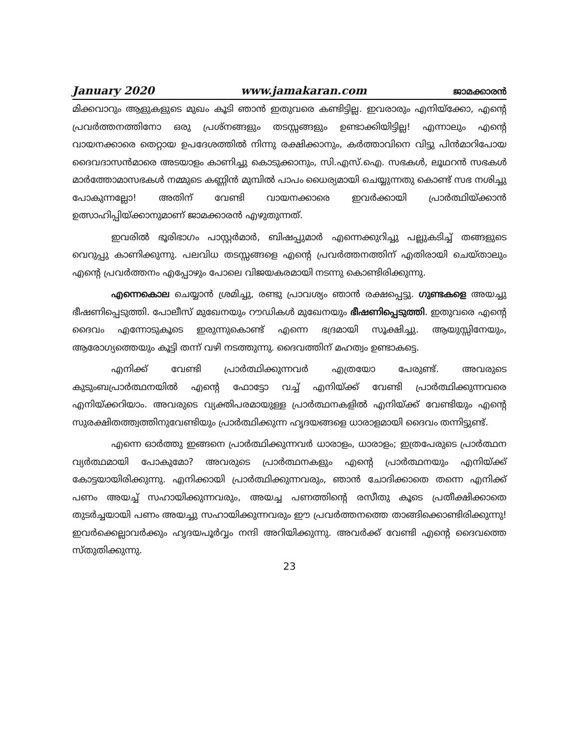January 2020 www.jamakaran.com ജാമക്കാരൻ
മിക്കവാറും ആളുകളുടെ മുഖം കൂടി ഞാൻ ഇതുവരെ കണ്ടിട്ടില്ല. ഇവരാരും എനിയ്ക്കോ, എന്റെ പ്രവർത്തനത്തിനോ ഒരു പ്രശ്നങ്ങളും തടസ്സങ്ങളും ഉണ്ടാക്കിയിട്ടില്ല! എന്നാലും എന്റെ വായനക്കാരെ തെറ്റായ ഉപദേശത്തിൽ നിന്നു രക്ഷിക്കാനും, കർത്താവിനെ വിട്ടു പിൻമാറിപോയ ദൈവദാസൻമാരെ അടയാളം കാണിച്ചു കൊടുക്കാനും, സി.എസ്.ഐ. സഭകൾ, ലൂഥറൻ സഭകൾ മാർത്തോമാസഭകൾ നമ്മുടെ കണ്ണിൻ മുമ്പിൽ പാപം ധൈര്യമായി ചെയ്യുന്നതു കൊണ്ട് സഭ നശിച്ചു പോകുന്നല്ലോ! അതിന് വേണ്ടി വായനക്കാരെ ഇവർക്കായി പ്രാർത്ഥിയ്ക്കാൻ ഉത്സാഹിപ്പിയ്ക്കാനുമാണ് ജാമക്കാരൻ എഴുതുന്നത്.
ഇവരിൽ ഭൂരിഭാഗം പാസ്റ്റർമാർ, ബിഷപ്പുമാർ എന്നെക്കുറിച്ചു പല്ലുകടിച്ച് തങ്ങളുടെ വെറുപ്പു കാണിക്കുന്നു. പലവിധ തടസ്സങ്ങളെ എന്റെ പ്രവർത്തനത്തിന് എതിരായി ചെയ്താലും എന്റെ പ്രവർത്തനം എപ്പോഴും പോലെ വിജയകരമായി നടന്നു കൊണ്ടിരിക്കുന്നു.
എന്നെകൊല ചെയ്യാൻ ശ്രമിച്ചു, രണ്ടു പ്രാവശ്യം ഞാൻ രക്ഷപ്പെട്ടു. ഗുണ്ടകളെ അയച്ചു ഭീഷണിപ്പെടുത്തി. പോലീസ് മുഖേനയും റൗഡികൾ മുഖേനയും ഭീഷണിപ്പെടുത്തി. ഇതുവരെ എന്റെ ദൈവം എന്നോടുകൂടെ ഇരുന്നുകൊണ്ട് എന്നെ ഭദ്രമായി സൂക്ഷിച്ചു. ആയുസ്സിനേയും, ആരോഗ്യത്തെയും കൂട്ടി തന്ന് വഴി നടത്തുന്നു. ദൈവത്തിന് മഹത്വം ഉണ്ടാകട്ടെ.
എനിക്ക് വേണ്ടി പ്രാർത്ഥിക്കുന്നവർ എത്രയോ പേരുണ്ട്. അവരുടെ കുടുംബപ്രാർത്ഥനയിൽ എന്റെ ഫോട്ടോ വച്ച് എനിയ്ക്ക് വേണ്ടി പ്രാർത്ഥിക്കുന്നവരെ എനിയ്ക്കറിയാം. അവരുടെ വ്യക്തിപരമായുള്ള പ്രാർത്ഥനകളിൽ എനിയ്ക്ക് വേണ്ടിയും എന്റെ സുരക്ഷിതത്ത്വത്തിനുവേണ്ടിയും പ്രാർത്ഥിക്കുന്ന ഹൃദയങ്ങളെ ധാരാളമായി ദൈവം തന്നിട്ടുണ്ട്.
എന്നെ ഓർത്തു ഇങ്ങനെ പ്രാർത്ഥിക്കുന്നവർ ധാരാളം, ധാരാളം; ഇത്രപേരുടെ പ്രാർത്ഥന വ്യർത്ഥമായി പോകുമോ? അവരുടെ പ്രാർത്ഥനകളും എന്റെ പ്രാർത്ഥനയും എനിയ്ക്ക് കോട്ടയായിരിക്കുന്നു. എനിക്കായി പ്രാർത്ഥിക്കുന്നവരും, ഞാൻ ചോദിക്കാതെ തന്നെ എനിക്ക് പണം അയച്ച് സഹായിക്കുന്നവരും, അയച്ച പണത്തിന്റെ രസീതു കൂടെ പ്രതീക്ഷിക്കാതെ തുടർച്ചയായി പണം അയച്ചു സഹായിക്കുന്നവരും ഈ പ്രവർത്തനത്തെ താങ്ങിക്കൊണ്ടിരിക്കുന്നു! ഇവർക്കെല്ലാവർക്കും ഹൃദയപൂർവ്വം നന്ദി അറിയിക്കുന്നു. അവർക്ക് വേണ്ടി എന്റെ ദൈവത്തെ സ്തുതിക്കുന്നു.
23